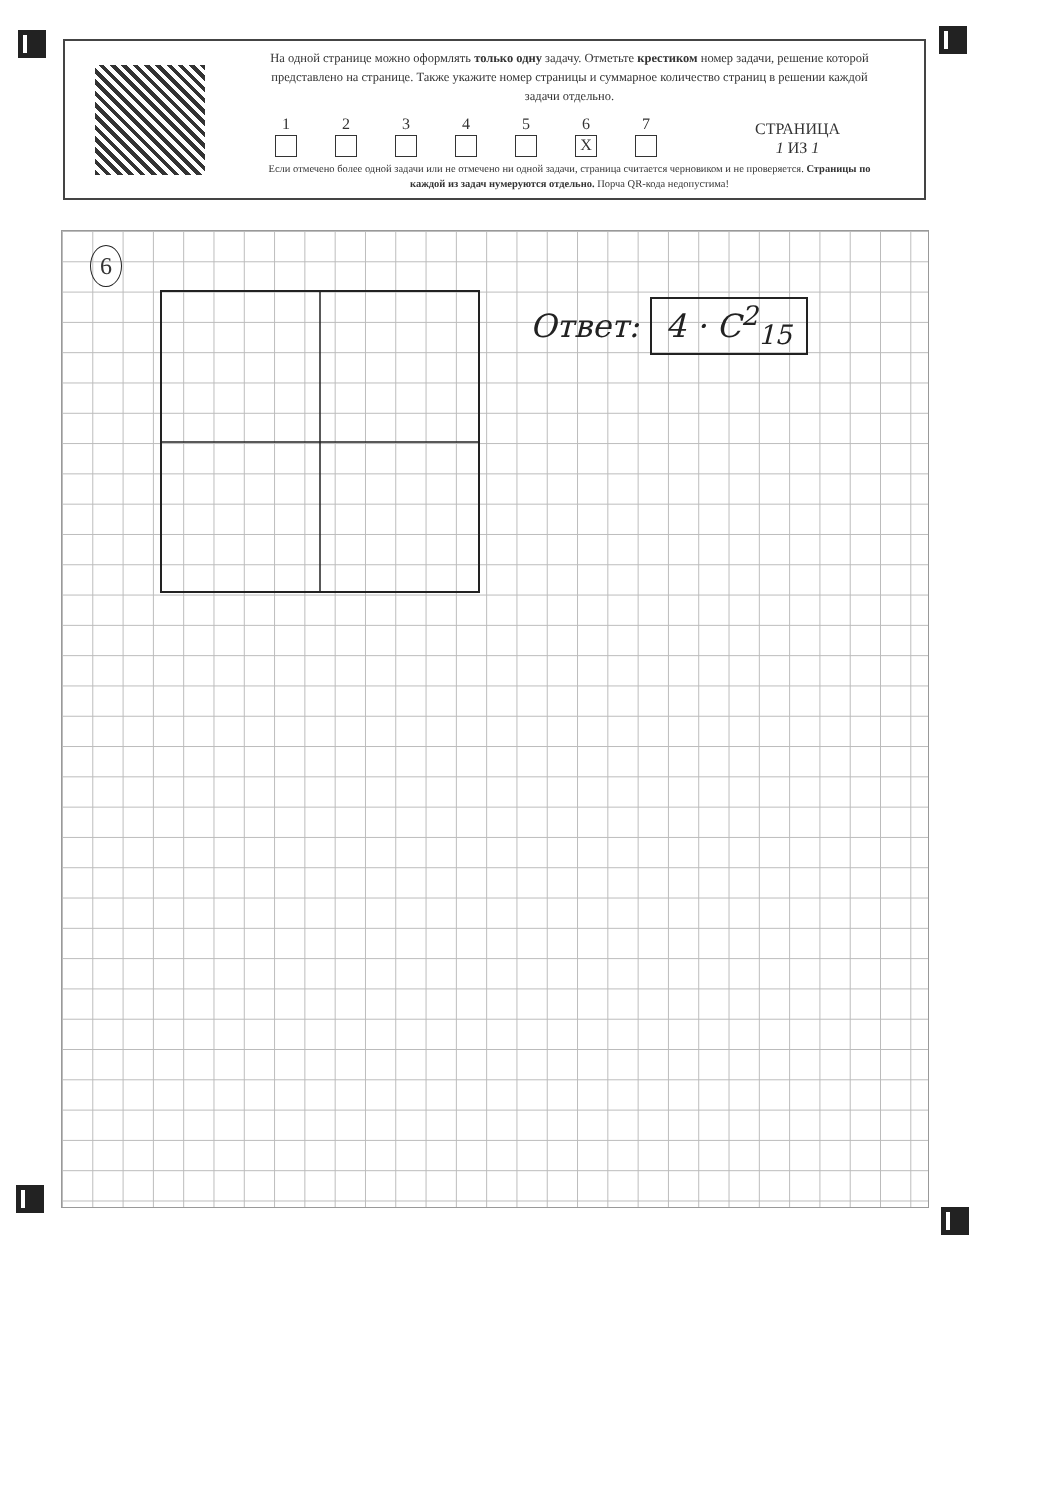На одной странице можно оформлять только одну задачу. Отметьте крестиком номер задачи, решение которой представлено на странице. Также укажите номер страницы и суммарное количество страниц в решении каждой задачи отдельно.
1
2
3
4
5
6
X
7
СТРАНИЦА
1 ИЗ 1
Если отмечено более одной задачи или не отмечено ни одной задачи, страница считается черновиком и не проверяется. Страницы по каждой из задач нумеруются отдельно. Порча QR-кода недопустима!
6
Ответ: 4 · C<sup>2</sup><sub>15</sub>